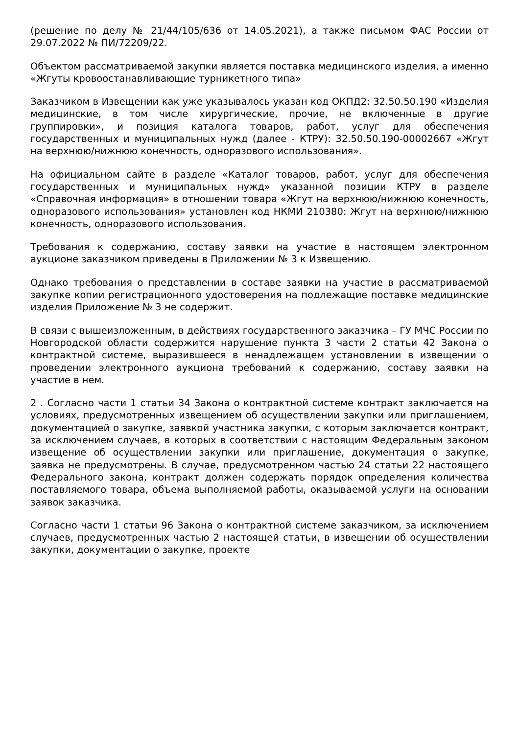(решение по делу № 21/44/105/636 от 14.05.2021), а также письмом ФАС России от 29.07.2022 № ПИ/72209/22.
Объектом рассматриваемой закупки является поставка медицинского изделия, а именно «Жгуты кровоостанавливающие турникетного типа»
Заказчиком в Извещении как уже указывалось указан код ОКПД2: 32.50.50.190 «Изделия медицинские, в том числе хирургические, прочие, не включенные в другие группировки», и позиция каталога товаров, работ, услуг для обеспечения государственных и муниципальных нужд (далее - КТРУ): 32.50.50.190-00002667 «Жгут на верхнюю/нижнюю конечность, одноразового использования».
На официальном сайте в разделе «Каталог товаров, работ, услуг для обеспечения государственных и муниципальных нужд» указанной позиции КТРУ в разделе «Справочная информация» в отношении товара «Жгут на верхнюю/нижнюю конечность, одноразового использования» установлен код НКМИ 210380: Жгут на верхнюю/нижнюю конечность, одноразового использования.
Требования к содержанию, составу заявки на участие в настоящем электронном аукционе заказчиком приведены в Приложении № 3 к Извещению.
Однако требования о представлении в составе заявки на участие в рассматриваемой закупке копии регистрационного удостоверения на подлежащие поставке медицинские изделия Приложение № 3 не содержит.
В связи с вышеизложенным, в действиях государственного заказчика – ГУ МЧС России по Новгородской области содержится нарушение пункта 3 части 2 статьи 42 Закона о контрактной системе, выразившееся в ненадлежащем установлении в извещении о проведении электронного аукциона требований к содержанию, составу заявки на участие в нем.
2 . Согласно части 1 статьи 34 Закона о контрактной системе контракт заключается на условиях, предусмотренных извещением об осуществлении закупки или приглашением, документацией о закупке, заявкой участника закупки, с которым заключается контракт, за исключением случаев, в которых в соответствии с настоящим Федеральным законом извещение об осуществлении закупки или приглашение, документация о закупке, заявка не предусмотрены. В случае, предусмотренном частью 24 статьи 22 настоящего Федерального закона, контракт должен содержать порядок определения количества поставляемого товара, объема выполняемой работы, оказываемой услуги на основании заявок заказчика.
Согласно части 1 статьи 96 Закона о контрактной системе заказчиком, за исключением случаев, предусмотренных частью 2 настоящей статьи, в извещении об осуществлении закупки, документации о закупке, проекте